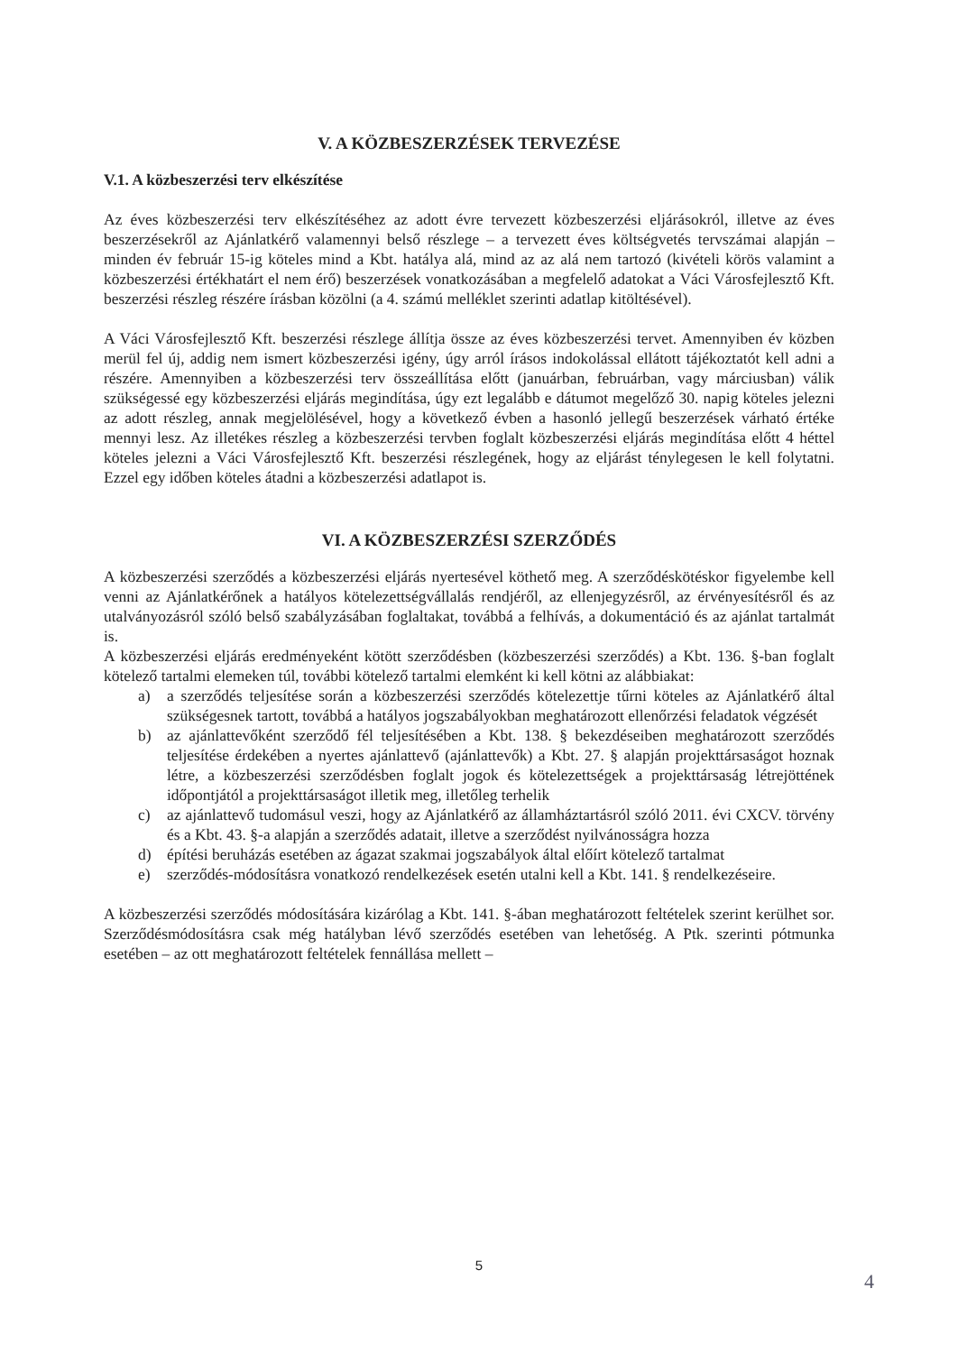V. A KÖZBESZERZÉSEK TERVEZÉSE
V.1. A közbeszerzési terv elkészítése
Az éves közbeszerzési terv elkészítéséhez az adott évre tervezett közbeszerzési eljárásokról, illetve az éves beszerzésekről az Ajánlatkérő valamennyi belső részlege – a tervezett éves költségvetés tervszámai alapján – minden év február 15-ig köteles mind a Kbt. hatálya alá, mind az az alá nem tartozó (kivételi körös valamint a közbeszerzési értékhatárt el nem érő) beszerzések vonatkozásában a megfelelő adatokat a Váci Városfejlesztő Kft. beszerzési részleg részére írásban közölni (a 4. számú melléklet szerinti adatlap kitöltésével).
A Váci Városfejlesztő Kft. beszerzési részlege állítja össze az éves közbeszerzési tervet. Amennyiben év közben merül fel új, addig nem ismert közbeszerzési igény, úgy arról írásos indokolással ellátott tájékoztatót kell adni a részére. Amennyiben a közbeszerzési terv összeállítása előtt (januárban, februárban, vagy márciusban) válik szükségessé egy közbeszerzési eljárás megindítása, úgy ezt legalább e dátumot megelőző 30. napig köteles jelezni az adott részleg, annak megjelölésével, hogy a következő évben a hasonló jellegű beszerzések várható értéke mennyi lesz. Az illetékes részleg a közbeszerzési tervben foglalt közbeszerzési eljárás megindítása előtt 4 héttel köteles jelezni a Váci Városfejlesztő Kft. beszerzési részlegének, hogy az eljárást ténylegesen le kell folytatni. Ezzel egy időben köteles átadni a közbeszerzési adatlapot is.
VI. A KÖZBESZERZÉSI SZERZŐDÉS
A közbeszerzési szerződés a közbeszerzési eljárás nyertesével köthető meg. A szerződéskötéskor figyelembe kell venni az Ajánlatkérőnek a hatályos kötelezettségvállalás rendjéről, az ellenjegyzésről, az érvényesítésről és az utalványozásról szóló belső szabályzásában foglaltakat, továbbá a felhívás, a dokumentáció és az ajánlat tartalmát is.
A közbeszerzési eljárás eredményeként kötött szerződésben (közbeszerzési szerződés) a Kbt. 136. §-ban foglalt kötelező tartalmi elemeken túl, további kötelező tartalmi elemként ki kell kötni az alábbiakat:
a) a szerződés teljesítése során a közbeszerzési szerződés kötelezettje tűrni köteles az Ajánlatkérő által szükségesnek tartott, továbbá a hatályos jogszabályokban meghatározott ellenőrzési feladatok végzését
b) az ajánlattevőként szerződő fél teljesítésében a Kbt. 138. § bekezdéseiben meghatározott szerződés teljesítése érdekében a nyertes ajánlattevő (ajánlattevők) a Kbt. 27. § alapján projekttársaságot hoznak létre, a közbeszerzési szerződésben foglalt jogok és kötelezettségek a projekttársaság létrejöttének időpontjától a projekttársaságot illetik meg, illetőleg terhelik
c) az ajánlattevő tudomásul veszi, hogy az Ajánlatkérő az államháztartásról szóló 2011. évi CXCV. törvény és a Kbt. 43. §-a alapján a szerződés adatait, illetve a szerződést nyilvánosságra hozza
d) építési beruházás esetében az ágazat szakmai jogszabályok által előírt kötelező tartalmat
e) szerződés-módosításra vonatkozó rendelkezések esetén utalni kell a Kbt. 141. § rendelkezéseire.
A közbeszerzési szerződés módosítására kizárólag a Kbt. 141. §-ában meghatározott feltételek szerint kerülhet sor. Szerződésmódosításra csak még hatályban lévő szerződés esetében van lehetőség. A Ptk. szerinti pótmunka esetében – az ott meghatározott feltételek fennállása mellett –
5
4